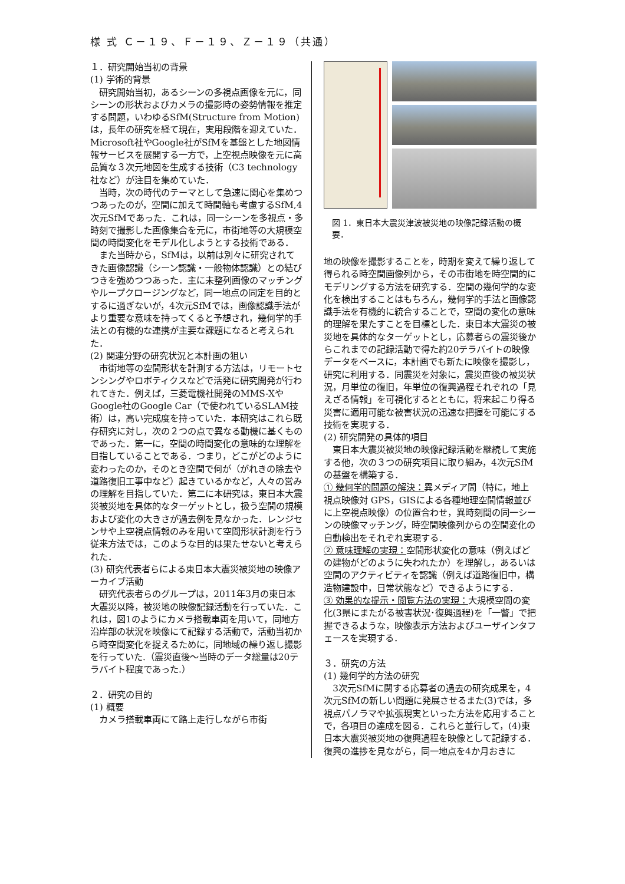様 式 Ｃ－１９、Ｆ－１９、Ｚ－１９（共通）
１．研究開始当初の背景
(1) 学術的背景
研究開始当初，あるシーンの多視点画像を元に，同シーンの形状およびカメラの撮影時の姿勢情報を推定する問題，いわゆるSfM(Structure from Motion)は，長年の研究を経て現在，実用段階を迎えていた．Microsoft社やGoogle社がSfMを基盤とした地図情報サービスを展開する一方で，上空視点映像を元に高品質な３次元地図を生成する技術（C3 technology社など）が注目を集めていた．
当時，次の時代のテーマとして急速に関心を集めつつあったのが，空間に加えて時間軸も考慮するSfM,4次元SfMであった．これは，同一シーンを多視点・多時刻で撮影した画像集合を元に，市街地等の大規模空間の時間変化をモデル化しようとする技術である．
また当時から，SfMは，以前は別々に研究されてきた画像認識（シーン認識・一般物体認識）との結びつきを強めつつあった．主に未整列画像のマッチングやループクロージングなど，同一地点の同定を目的とするに過ぎないが，4次元SfMでは，画像認識手法がより重要な意味を持ってくると予想され，幾何学的手法との有機的な連携が主要な課題になると考えられた．
(2) 関連分野の研究状況と本計画の狙い
市街地等の空間形状を計測する方法は，リモートセンシングやロボティクスなどで活発に研究開発が行われてきた．例えば，三菱電機社開発のMMS-XやGoogle社のGoogle Car（で使われているSLAM技術）は，高い完成度を持っていた．本研究はこれら既存研究に対し，次の２つの点で異なる動機に基くものであった．第一に，空間の時間変化の意味的な理解を目指していることである．つまり，どこがどのように変わったのか，そのとき空間で何が（がれきの除去や道路復旧工事中など）起きているかなど，人々の営みの理解を目指していた．第二に本研究は，東日本大震災被災地を具体的なターゲットとし，扱う空間の規模および変化の大きさが過去例を見なかった．レンジセンサや上空視点情報のみを用いて空間形状計測を行う従来方法では，このような目的は果たせないと考えられた．
(3) 研究代表者らによる東日本大震災被災地の映像アーカイブ活動
研究代表者らのグループは，2011年3月の東日本大震災以降，被災地の映像記録活動を行っていた．これは，図1のようにカメラ搭載車両を用いて，同地方沿岸部の状況を映像にて記録する活動で，活動当初から時空間変化を捉えるために，同地域の繰り返し撮影を行っていた.（震災直後～当時のデータ総量は20テラバイト程度であった.）
２．研究の目的
(1) 概要
カメラ搭載車両にて路上走行しながら市街
図 1．東日本大震災津波被災地の映像記録活動の概要．
地の映像を撮影することを，時期を変えて繰り返して得られる時空間画像列から，その市街地を時空間的にモデリングする方法を研究する．空間の幾何学的な変化を検出することはもちろん，幾何学的手法と画像認識手法を有機的に統合することで，空間の変化の意味的理解を果たすことを目標とした．東日本大震災の被災地を具体的なターゲットとし，応募者らの震災後からこれまでの記録活動で得た約20テラバイトの映像データをベースに，本計画でも新たに映像を撮影し，研究に利用する．同震災を対象に，震災直後の被災状況，月単位の復旧，年単位の復興過程それぞれの「見えざる情報」を可視化するとともに，将来起こり得る災害に適用可能な被害状況の迅速な把握を可能にする技術を実現する．
(2) 研究開発の具体的項目
東日本大震災被災地の映像記録活動を継続して実施する他，次の３つの研究項目に取り組み，4次元SfMの基盤を構築する．
① 幾何学的問題の解決：異メディア間（特に，地上視点映像対 GPS，GISによる各種地理空間情報並びに上空視点映像）の位置合わせ，異時刻間の同一シーンの映像マッチング，時空間映像列からの空間変化の自動検出をそれぞれ実現する．
② 意味理解の実現：空間形状変化の意味（例えばどの建物がどのように失われたか）を理解し，あるいは空間のアクティビティを認識（例えば道路復旧中，構造物建設中，日常状態など）できるようにする．
③ 効果的な提示・閲覧方法の実現：大規模空間の変化(3県にまたがる被害状況･復興過程)を「一瞥」で把握できるような，映像表示方法およびユーザインタフェースを実現する．
３．研究の方法
(1) 幾何学的方法の研究
3次元SfMに関する応募者の過去の研究成果を，4次元SfMの新しい問題に発展させるまた(3)では，多視点パノラマや拡張現実といった方法を応用することで，各項目の達成を図る．これらと並行して，(4)東日本大震災被災地の復興過程を映像として記録する．復興の進捗を見ながら，同一地点を4か月おきに